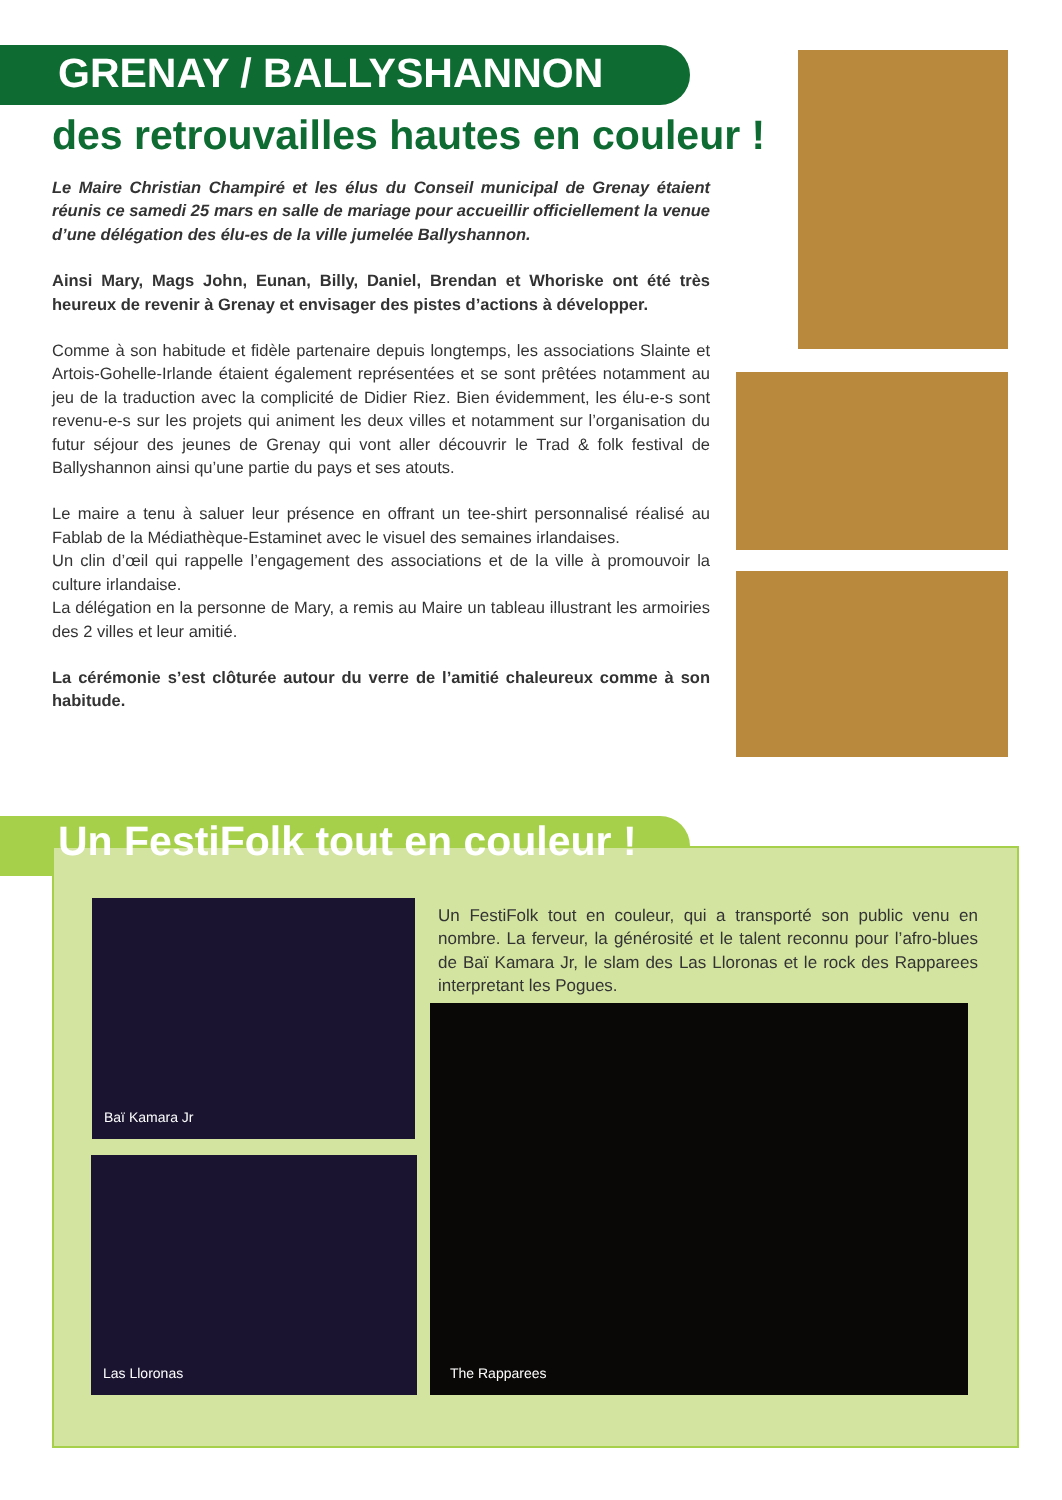GRENAY / BALLYSHANNON
des retrouvailles hautes en couleur !
Le Maire Christian Champiré et les élus du Conseil municipal de Grenay étaient réunis ce samedi 25 mars en salle de mariage pour accueillir officiellement la venue d’une délégation des élu-es de la ville jumelée Ballyshannon.
Ainsi Mary, Mags John, Eunan, Billy, Daniel, Brendan et Whoriske ont été très heureux de revenir à Grenay et envisager des pistes d’actions à développer.
Comme à son habitude et fidèle partenaire depuis longtemps, les associations Slainte et Artois-Gohelle-Irlande étaient également représentées et se sont prêtées notamment au jeu de la traduction avec la complicité de Didier Riez. Bien évidemment, les élu-e-s sont revenu-e-s sur les projets qui animent les deux villes et notamment sur l’organisation du futur séjour des jeunes de Grenay qui vont aller découvrir le Trad & folk festival de Ballyshannon ainsi qu’une partie du pays et ses atouts.
Le maire a tenu à saluer leur présence en offrant un tee-shirt personnalisé réalisé au Fablab de la Médiathèque-Estaminet avec le visuel des semaines irlandaises.
Un clin d’œil qui rappelle l’engagement des associations et de la ville à promouvoir la culture irlandaise.
La délégation en la personne de Mary, a remis au Maire un tableau illustrant les armoiries des 2 villes et leur amitié.
La cérémonie s’est clôturée autour du verre de l’amitié chaleureux comme à son habitude.
Un FestiFolk tout en couleur !
Baï Kamara Jr
Las Lloronas
Un FestiFolk tout en couleur, qui a transporté son public venu en nombre. La ferveur, la générosité et le talent reconnu pour l’afro-blues de Baï Kamara Jr, le slam des Las Lloronas et le rock des Rapparees interpretant les Pogues.
The Rapparees